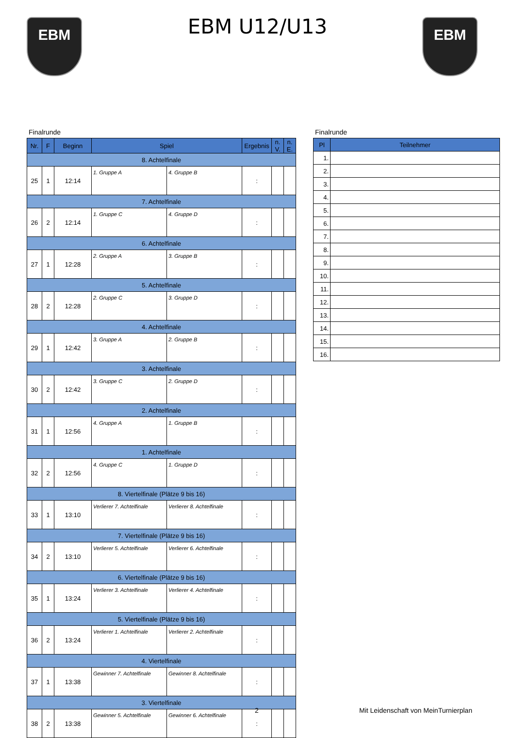EBM
EBM U12/U13 EBM
Finalrunde
| Nr. | F | Beginn | Spiel | | Ergebnis | n. V. | n. E. |
| --- | --- | --- | --- | --- | --- | --- | --- |
| 8. Achtelfinale | | | | | | | |
| 25 | 1 | 12:14 | 1. Gruppe A | 4. Gruppe B | : | | |
| 7. Achtelfinale | | | | | | | |
| 26 | 2 | 12:14 | 1. Gruppe C | 4. Gruppe D | : | | |
| 6. Achtelfinale | | | | | | | |
| 27 | 1 | 12:28 | 2. Gruppe A | 3. Gruppe B | : | | |
| 5. Achtelfinale | | | | | | | |
| 28 | 2 | 12:28 | 2. Gruppe C | 3. Gruppe D | : | | |
| 4. Achtelfinale | | | | | | | |
| 29 | 1 | 12:42 | 3. Gruppe A | 2. Gruppe B | : | | |
| 3. Achtelfinale | | | | | | | |
| 30 | 2 | 12:42 | 3. Gruppe C | 2. Gruppe D | : | | |
| 2. Achtelfinale | | | | | | | |
| 31 | 1 | 12:56 | 4. Gruppe A | 1. Gruppe B | : | | |
| 1. Achtelfinale | | | | | | | |
| 32 | 2 | 12:56 | 4. Gruppe C | 1. Gruppe D | : | | |
| 8. Viertelfinale (Plätze 9 bis 16) | | | | | | | |
| 33 | 1 | 13:10 | Verlierer 7. Achtelfinale | Verlierer 8. Achtelfinale | : | | |
| 7. Viertelfinale (Plätze 9 bis 16) | | | | | | | |
| 34 | 2 | 13:10 | Verlierer 5. Achtelfinale | Verlierer 6. Achtelfinale | : | | |
| 6. Viertelfinale (Plätze 9 bis 16) | | | | | | | |
| 35 | 1 | 13:24 | Verlierer 3. Achtelfinale | Verlierer 4. Achtelfinale | : | | |
| 5. Viertelfinale (Plätze 9 bis 16) | | | | | | | |
| 36 | 2 | 13:24 | Verlierer 1. Achtelfinale | Verlierer 2. Achtelfinale | : | | |
| 4. Viertelfinale | | | | | | | |
| 37 | 1 | 13:38 | Gewinner 7. Achtelfinale | Gewinner 8. Achtelfinale | : | | |
| 3. Viertelfinale | | | | | | | |
| 38 | 2 | 13:38 | Gewinner 5. Achtelfinale | Gewinner 6. Achtelfinale | : | | |
Finalrunde
| Pl | Teilnehmer |
| --- | --- |
| 1. | |
| 2. | |
| 3. | |
| 4. | |
| 5. | |
| 6. | |
| 7. | |
| 8. | |
| 9. | |
| 10. | |
| 11. | |
| 12. | |
| 13. | |
| 14. | |
| 15. | |
| 16. | |
2
Mit Leidenschaft von MeinTurnierplan